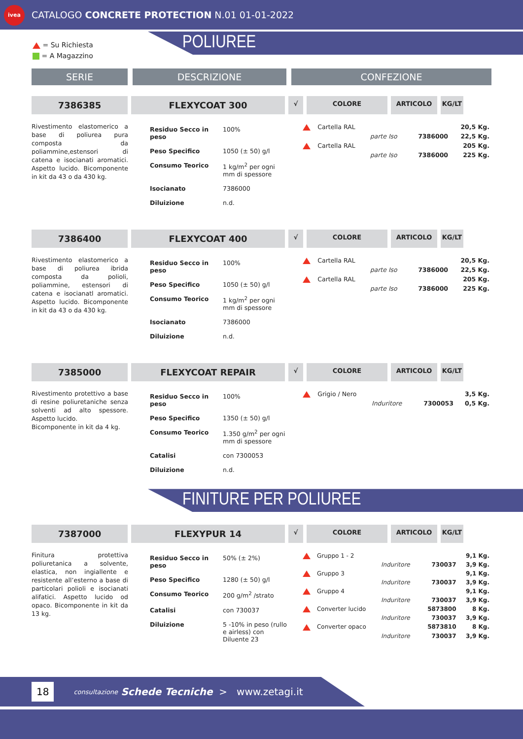ivea
CATALOGO CONCRETE PROTECTION N.01 01-01-2022
= Su Richiesta
= A Magazzino
POLIUREE
SERIE DESCRIZIONE CONFEZIONE
7386385 FLEXYCOAT 300
√ COLORE ARTICOLO KG/LT
Rivestimento elastomerico a base di poliurea pura composta da poliammine,estensori di catena e isocianati aromatici. Aspetto lucido. Bicomponente in kit da 43 o da 430 kg.
| Residuo Secco in peso | 100% |
| Peso Specifico | 1050 (± 50) g/l |
| Consumo Teorico | 1 kg/m<sup>2</sup> per ogni mm di spessore |
| Isocianato | 7386000 |
| Diluizione | n.d. |
| | Cartella RAL | | | 20,5 Kg. |
| | | parte Iso | 7386000 | 22,5 Kg. |
| | Cartella RAL | | | 205 Kg. |
| | | parte Iso | 7386000 | 225 Kg. |
7386400 FLEXYCOAT 400
√ COLORE ARTICOLO KG/LT
Rivestimento elastomerico a base di poliurea ibrida composta da polioli, poliammine, estensori di catena e isocianatl aromatici. Aspetto lucido. Bicomponente in kit da 43 o da 430 kg.
| Residuo Secco in peso | 100% |
| Peso Specifico | 1050 (± 50) g/l |
| Consumo Teorico | 1 kg/m<sup>2</sup> per ogni mm di spessore |
| Isocianato | 7386000 |
| Diluizione | n.d. |
| | Cartella RAL | | | 20,5 Kg. |
| | | parte Iso | 7386000 | 22,5 Kg. |
| | Cartella RAL | | | 205 Kg. |
| | | parte Iso | 7386000 | 225 Kg. |
7385000 FLEXYCOAT REPAIR
√ COLORE ARTICOLO KG/LT
Rivestimento protettivo a base di resine poliuretaniche senza solventi ad alto spessore. Aspetto lucido.
Bicomponente in kit da 4 kg.
| Residuo Secco in peso | 100% |
| Peso Specifico | 1350 (± 50) g/l |
| Consumo Teorico | 1.350 g/m<sup>2</sup> per ogni mm di spessore |
| Catalisi | con 7300053 |
| Diluizione | n.d. |
| | Grigio / Nero | | | 3,5 Kg. |
| | | Induritore | 7300053 | 0,5 Kg. |
FINITURE PER POLIUREE
7387000 FLEXYPUR 14
√ COLORE ARTICOLO KG/LT
Finitura protettiva poliuretanica a solvente, elastica, non ingiallente e resistente all’esterno a base di particolari polioli e isocianati alifatici. Aspetto lucido od opaco. Bicomponente in kit da 13 kg.
| Residuo Secco in peso | 50% (± 2%) |
| Peso Specifico | 1280 (± 50) g/l |
| Consumo Teorico | 200 g/m<sup>2</sup> /strato |
| Catalisi | con 730037 |
| Diluizione | 5 -10% in peso (rullo e airless) con Diluente 23 |
| | Gruppo 1 - 2 | | | 9,1 Kg. |
| | | Induritore | 730037 | 3,9 Kg. |
| | Gruppo 3 | | | 9,1 Kg. |
| | | Induritore | 730037 | 3,9 Kg. |
| | Gruppo 4 | | | 9,1 Kg. |
| | | Induritore | 730037 | 3,9 Kg. |
| | Converter lucido | | 5873800 | 8 Kg. |
| | | Induritore | 730037 | 3,9 Kg. |
| | Converter opaco | | 5873810 | 8 Kg. |
| | | Induritore | 730037 | 3,9 Kg. |
18 consultazione Schede Tecniche > www.zetagi.it